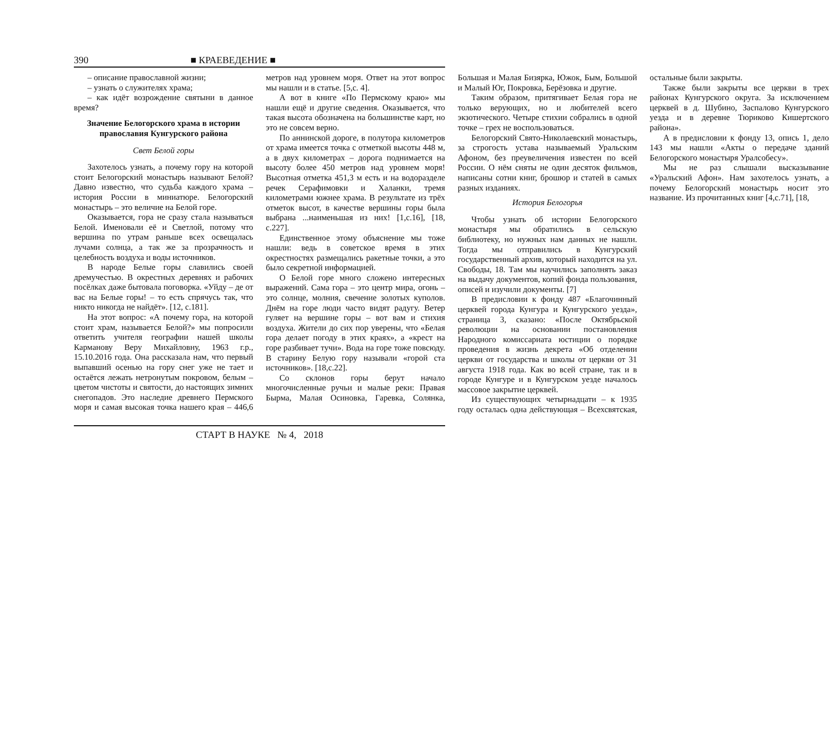390 ■ КРАЕВЕДЕНИЕ ■
– описание православной жизни;
– узнать о служителях храма;
– как идёт возрождение святыни в данное время?
Значение Белогорского храма в истории православия Кунгурского района
Свет Белой горы
Захотелось узнать, а почему гору на которой стоит Белогорский монастырь называют Белой? Давно известно, что судьба каждого храма – история России в миниатюре. Белогорский монастырь – это величие на Белой горе.
Оказывается, гора не сразу стала называться Белой. Именовали её и Светлой, потому что вершина по утрам раньше всех освещалась лучами солнца, а так же за прозрачность и целебность воздуха и воды источников.
В народе Белые горы славились своей дремучестью. В окрестных деревнях и рабочих посёлках даже бытовала поговорка. «Уйду – де от вас на Белые горы! – то есть спрячусь так, что никто никогда не найдёт». [12, с.181].
На этот вопрос: «А почему гора, на которой стоит храм, называется Белой?» мы попросили ответить учителя географии нашей школы Карманову Веру Михайловну, 1963 г.р., 15.10.2016 года. Она рассказала нам, что первый выпавший осенью на гору снег уже не тает и остаётся лежать нетронутым покровом, белым – цветом чистоты и святости, до настоящих зимних снегопадов. Это наследие древнего Пермского моря и самая высокая точка нашего края – 446,6 метров над уровнем моря. Ответ на этот вопрос мы нашли и в статье. [5,с. 4].
А вот в книге «По Пермскому краю» мы нашли ещё и другие сведения. Оказывается, что такая высота обозначена на большинстве карт, но это не совсем верно.
По аннинской дороге, в полутора километров от храма имеется точка с отметкой высоты 448 м, а в двух километрах – дорога поднимается на высоту более 450 метров над уровнем моря! Высотная отметка 451,3 м есть и на водоразделе речек Серафимовки и Халанки, тремя километрами южнее храма. В результате из трёх отметок высот, в качестве вершины горы была выбрана ...наименьшая из них! [1,с.16], [18, с.227].
Единственное этому объяснение мы тоже нашли: ведь в советское время в этих окрестностях размещались ракетные точки, а это было секретной информацией.
О Белой горе много сложено интересных выражений. Сама гора – это центр мира, огонь – это солнце, молния, свечение золотых куполов. Днём на горе люди часто видят радугу. Ветер гуляет на вершине горы – вот вам и стихия воздуха. Жители до сих пор уверены, что «Белая гора делает погоду в этих краях», а «крест на горе разбивает тучи». Вода на горе тоже повсюду. В старину Белую гору называли «горой ста источников». [18,с.22].
Со склонов горы берут начало многочисленные ручьи и малые реки: Правая Бырма, Малая Осиновка, Гаревка, Солянка, Большая и Малая Бизярка, Южок, Бым, Большой и Малый Юг, Покровка, Берёзовка и другие.
Таким образом, притягивает Белая гора не только верующих, но и любителей всего экзотического. Четыре стихии собрались в одной точке – грех не воспользоваться.
Белогорский Свято-Николаевский монастырь, за строгость устава называемый Уральским Афоном, без преувеличения известен по всей России. О нём сняты не один десяток фильмов, написаны сотни книг, брошюр и статей в самых разных изданиях.
История Белогорья
Чтобы узнать об истории Белогорского монастыря мы обратились в сельскую библиотеку, но нужных нам данных не нашли. Тогда мы отправились в Кунгурский государственный архив, который находится на ул. Свободы, 18. Там мы научились заполнять заказ на выдачу документов, копий фонда пользования, описей и изучили документы. [7]
В предисловии к фонду 487 «Благочинный церквей города Кунгура и Кунгурского уезда», страница 3, сказано: «После Октябрьской революции на основании постановления Народного комиссариата юстиции о порядке проведения в жизнь декрета «Об отделении церкви от государства и школы от церкви от 31 августа 1918 года. Как во всей стране, так и в городе Кунгуре и в Кунгурском уезде началось массовое закрытие церквей.
Из существующих четырнадцати – к 1935 году осталась одна действующая – Всехсвятская, остальные были закрыты.
Также были закрыты все церкви в трех районах Кунгурского округа. За исключением церквей в д. Шубино, Заспалово Кунгурского уезда и в деревне Тюриково Кишертского района».
А в предисловии к фонду 13, опись 1, дело 143 мы нашли «Акты о передаче зданий Белогорского монастыря Уралсобесу».
Мы не раз слышали высказывание «Уральский Афон». Нам захотелось узнать, а почему Белогорский монастырь носит это название. Из прочитанных книг [4,с.71], [18,
СТАРТ В НАУКЕ № 4, 2018